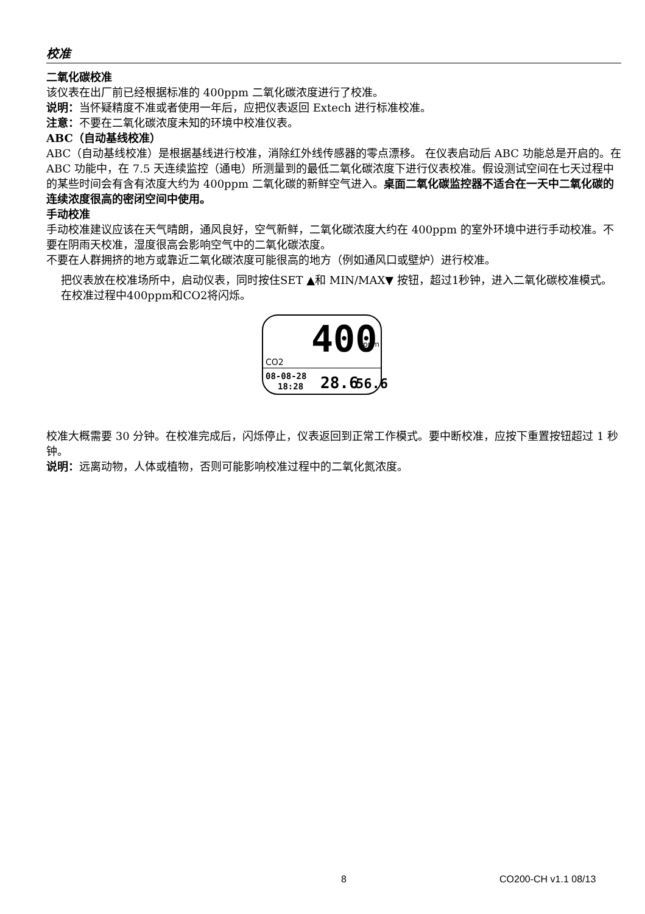校准
二氧化碳校准
该仪表在出厂前已经根据标准的 400ppm 二氧化碳浓度进行了校准。
说明：当怀疑精度不准或者使用一年后，应把仪表返回 Extech 进行标准校准。
注意：不要在二氧化碳浓度未知的环境中校准仪表。
ABC（自动基线校准）
ABC（自动基线校准）是根据基线进行校准，消除红外线传感器的零点漂移。 在仪表启动后 ABC 功能总是开启的。在 ABC 功能中，在 7.5 天连续监控（通电）所测量到的最低二氧化碳浓度下进行仪表校准。假设测试空间在七天过程中的某些时间会有含有浓度大约为 400ppm 二氧化碳的新鲜空气进入。桌面二氧化碳监控器不适合在一天中二氧化碳的连续浓度很高的密闭空间中使用。
手动校准
手动校准建议应该在天气晴朗，通风良好，空气新鲜，二氧化碳浓度大约在 400ppm 的室外环境中进行手动校准。不要在阴雨天校准，湿度很高会影响空气中的二氧化碳浓度。
不要在人群拥挤的地方或靠近二氧化碳浓度可能很高的地方（例如通风口或壁炉）进行校准。
把仪表放在校准场所中，启动仪表，同时按住SET ▲和 MIN/MAX▼ 按钮，超过1秒钟，进入二氧化碳校准模式。在校准过程中400ppm和CO2将闪烁。
400
ppm
CO2
08-08-28
18:28
28.6
56.6
校准大概需要 30 分钟。在校准完成后，闪烁停止，仪表返回到正常工作模式。要中断校准，应按下重置按钮超过 1 秒钟。
说明：远离动物，人体或植物，否则可能影响校准过程中的二氧化氮浓度。
8 CO200-CH v1.1 08/13